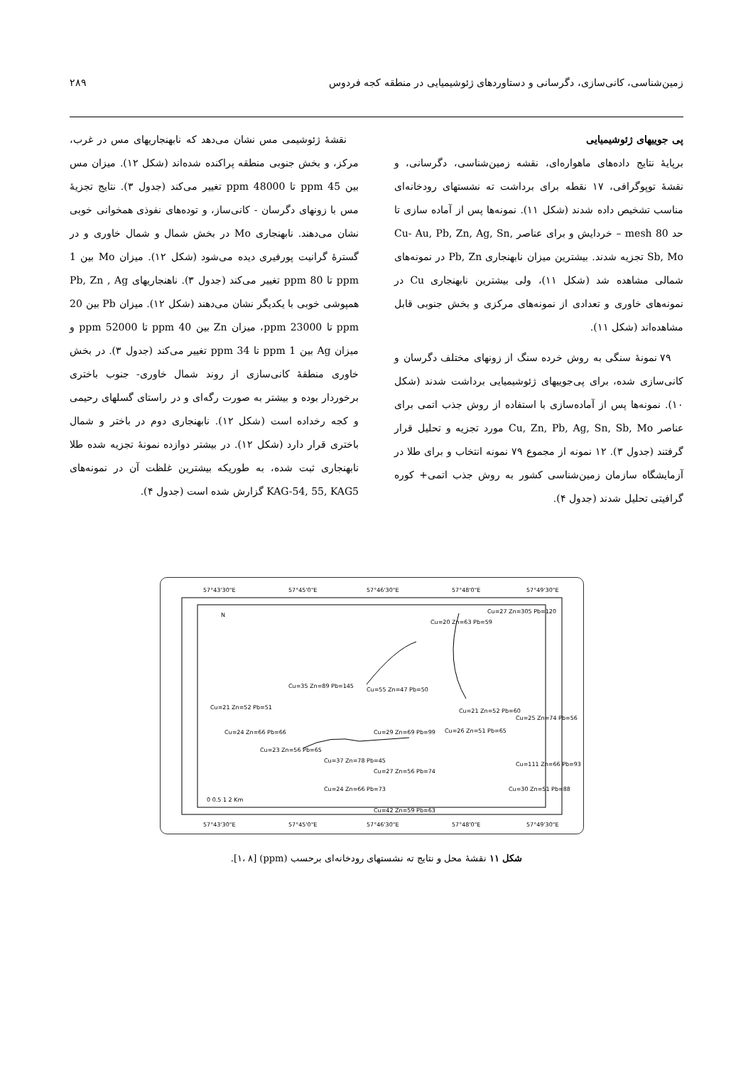زمین‌شناسی، کانی‌سازی، دگرسانی و دستاوردهای ژئوشیمیایی در منطقه کجه فردوس ۲۸۹
پی جوییهای ژئوشیمیایی
برپایهٔ نتایج داده‌های ماهواره‌ای، نقشه زمین‌شناسی، دگرسانی، و نقشهٔ توپوگرافی، ۱۷ نقطه برای برداشت ته نشستهای رودخانه‌ای مناسب تشخیص داده شدند (شکل ۱۱). نمونه‌ها پس از آماده سازی تا حد 80 mesh – خردایش و برای عناصر Cu- Au, Pb, Zn, Ag, Sn, Sb, Mo تجزیه شدند. بیشترین میزان نابهنجاری Pb, Zn در نمونه‌های شمالی مشاهده شد (شکل ۱۱)، ولی بیشترین نابهنجاری Cu در نمونه‌های خاوری و تعدادی از نمونه‌های مرکزی و بخش جنوبی قابل مشاهده‌اند (شکل ۱۱).
۷۹ نمونهٔ سنگی به روش خرده سنگ از زونهای مختلف دگرسان و کانی‌سازی شده، برای پی‌جوییهای ژئوشیمیایی برداشت شدند (شکل ۱۰). نمونه‌ها پس از آماده‌سازی با استفاده از روش جذب اتمی برای عناصر Cu, Zn, Pb, Ag, Sn, Sb, Mo مورد تجزیه و تحلیل قرار گرفتند (جدول ۳). ۱۲ نمونه از مجموع ۷۹ نمونه انتخاب و برای طلا در آزمایشگاه سازمان زمین‌شناسی کشور به روش جذب اتمی+ کوره گرافیتی تحلیل شدند (جدول ۴).
نقشهٔ ژئوشیمی مس نشان می‌دهد که نابهنجاریهای مس در غرب، مرکز، و بخش جنوبی منطقه پراکنده شده‌اند (شکل ۱۲). میزان مس بین 45 ppm تا 48000 ppm تغییر می‌کند (جدول ۳). نتایج تجزیهٔ مس با زونهای دگرسان - کانی‌ساز، و توده‌های نفوذی همخوانی خوبی نشان می‌دهند. نابهنجاری Mo در بخش شمال و شمال خاوری و در گسترهٔ گرانیت پورفیری دیده می‌شود (شکل ۱۲). میزان Mo بین 1 ppm تا 80 ppm تغییر می‌کند (جدول ۳). ناهنجاریهای Pb, Zn , Ag همپوشی خوبی با یکدیگر نشان می‌دهند (شکل ۱۲). میزان Pb بین 20 ppm تا 23000 ppm، میزان Zn بین 40 ppm تا 52000 ppm و میزان Ag بین 1 ppm تا 34 ppm تغییر می‌کند (جدول ۳). در بخش خاوری منطقهٔ کانی‌سازی از روند شمال خاوری- جنوب باختری برخوردار بوده و بیشتر به صورت رگه‌ای و در راستای گسلهای رحیمی و کجه رخداده است (شکل ۱۲). نابهنجاری دوم در باختر و شمال باختری قرار دارد (شکل ۱۲). در بیشتر دوازده نمونهٔ تجزیه شده طلا نابهنجاری ثبت شده، به طوریکه بیشترین غلظت آن در نمونه‌های KAG-54, 55, KAG5 گزارش شده است (جدول ۴).
57°43'30"E
57°45'0"E
57°46'30"E
57°48'0"E
57°49'30"E
57°43'30"E
57°45'0"E
57°46'30"E
57°48'0"E
57°49'30"E
N
Cu=20 Zn=63 Pb=59
Cu=27 Zn=305 Pb=120
Cu=35 Zn=89 Pb=145
Cu=55 Zn=47 Pb=50
Cu=21 Zn=52 Pb=51
Cu=21 Zn=52 Pb=60
Cu=25 Zn=74 Pb=56
Cu=24 Zn=66 Pb=66
Cu=29 Zn=69 Pb=99
Cu=26 Zn=51 Pb=65
Cu=23 Zn=56 Pb=65
Cu=37 Zn=78 Pb=45
Cu=27 Zn=56 Pb=74
Cu=111 Zn=66 Pb=93
Cu=24 Zn=66 Pb=73
Cu=30 Zn=51 Pb=88
Cu=42 Zn=59 Pb=63
0 0.5 1 2 Km
شکل ۱۱ نقشهٔ محل و نتایج ته نشستهای رودخانه‌ای برحسب (ppm) [۱، ۸].